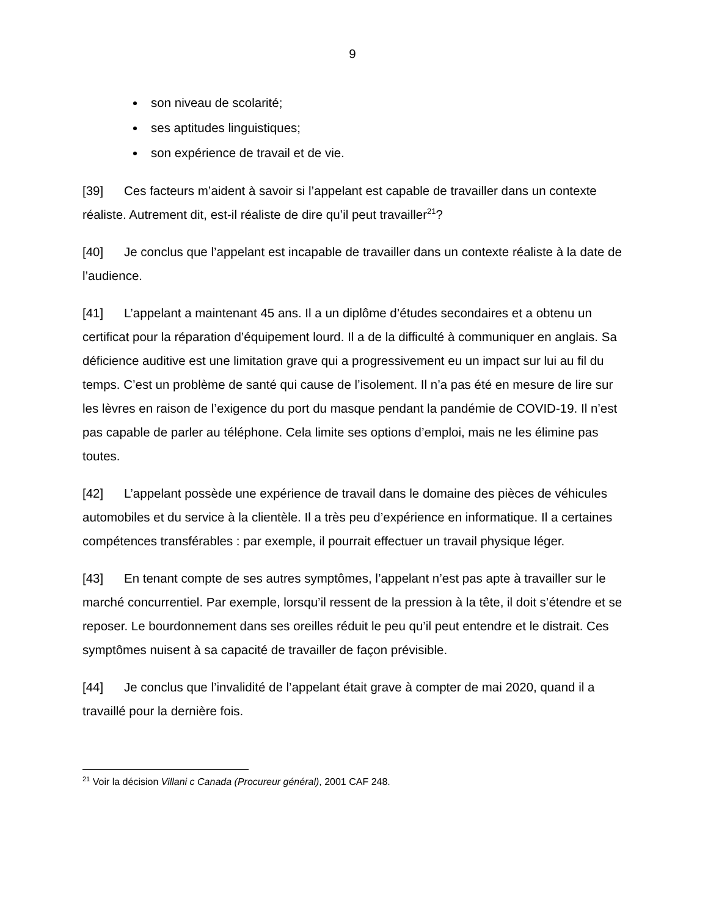9
son niveau de scolarité;
ses aptitudes linguistiques;
son expérience de travail et de vie.
[39] Ces facteurs m’aident à savoir si l’appelant est capable de travailler dans un contexte réaliste. Autrement dit, est-il réaliste de dire qu’il peut travailler<sup>21</sup>?
[40] Je conclus que l’appelant est incapable de travailler dans un contexte réaliste à la date de l’audience.
[41] L’appelant a maintenant 45 ans. Il a un diplôme d’études secondaires et a obtenu un certificat pour la réparation d’équipement lourd. Il a de la difficulté à communiquer en anglais. Sa déficience auditive est une limitation grave qui a progressivement eu un impact sur lui au fil du temps. C’est un problème de santé qui cause de l’isolement. Il n’a pas été en mesure de lire sur les lèvres en raison de l’exigence du port du masque pendant la pandémie de COVID-19. Il n’est pas capable de parler au téléphone. Cela limite ses options d’emploi, mais ne les élimine pas toutes.
[42] L’appelant possède une expérience de travail dans le domaine des pièces de véhicules automobiles et du service à la clientèle. Il a très peu d’expérience en informatique. Il a certaines compétences transférables : par exemple, il pourrait effectuer un travail physique léger.
[43] En tenant compte de ses autres symptômes, l’appelant n’est pas apte à travailler sur le marché concurrentiel. Par exemple, lorsqu’il ressent de la pression à la tête, il doit s’étendre et se reposer. Le bourdonnement dans ses oreilles réduit le peu qu’il peut entendre et le distrait. Ces symptômes nuisent à sa capacité de travailler de façon prévisible.
[44] Je conclus que l’invalidité de l’appelant était grave à compter de mai 2020, quand il a travaillé pour la dernière fois.
<sup>21</sup> Voir la décision Villani c Canada (Procureur général), 2001 CAF 248.